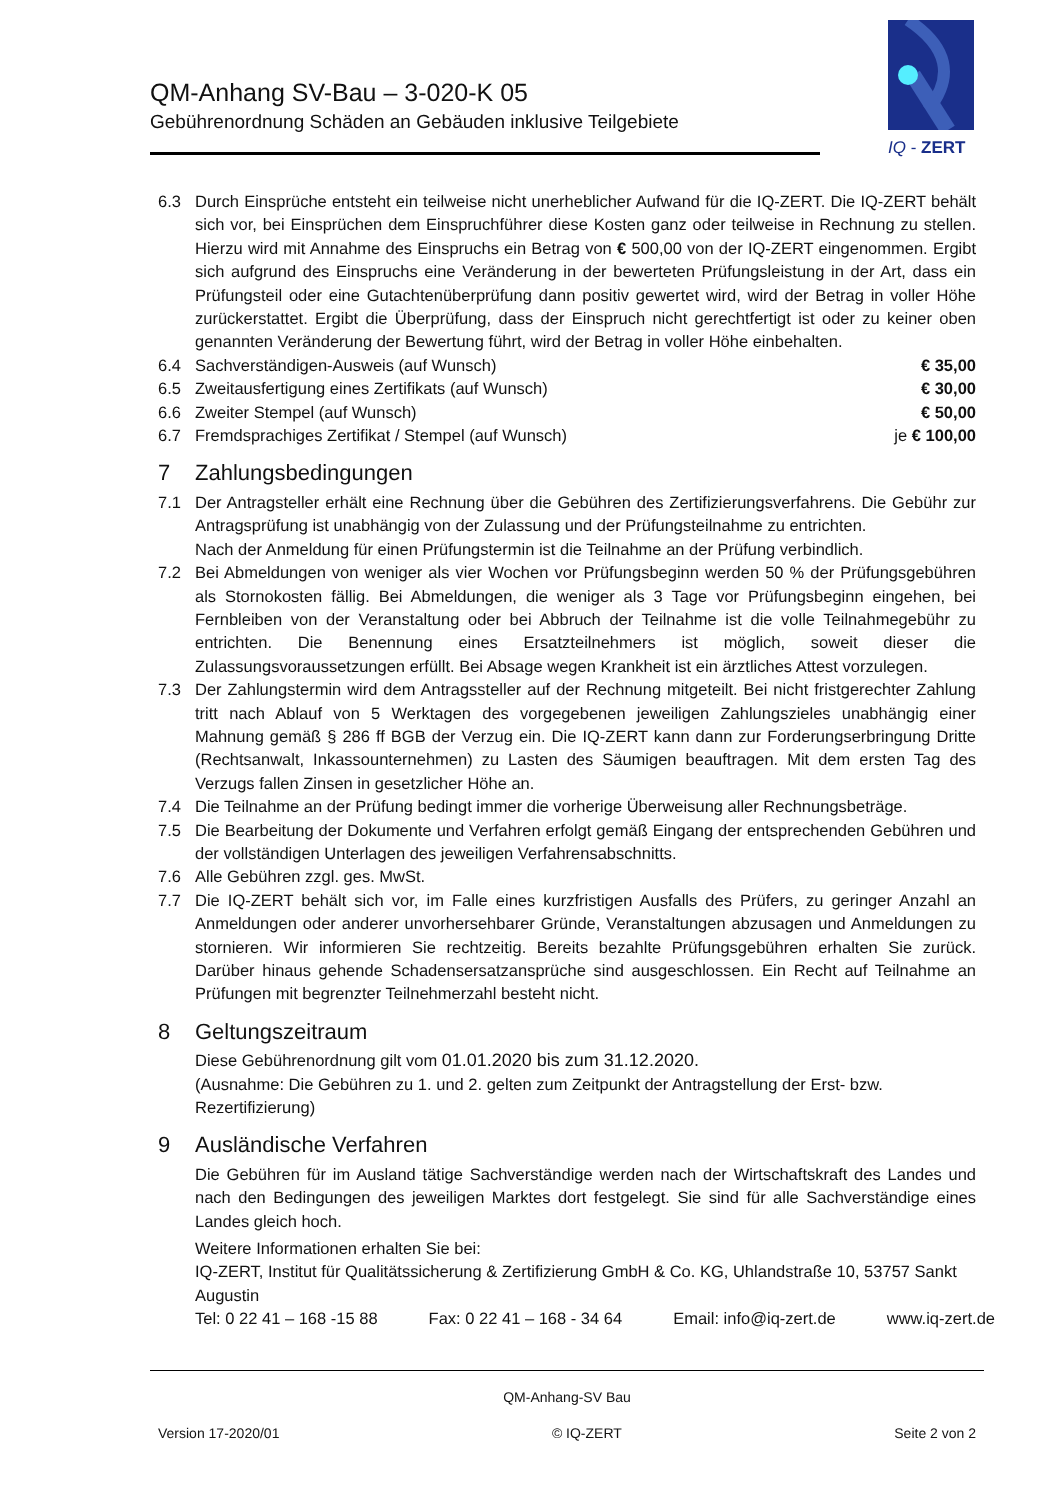QM-Anhang SV-Bau – 3-020-K 05
Gebührenordnung Schäden an Gebäuden inklusive Teilgebiete
IQ - ZERT
6.3 Durch Einsprüche entsteht ein teilweise nicht unerheblicher Aufwand für die IQ-ZERT. Die IQ-ZERT behält sich vor, bei Einsprüchen dem Einspruchführer diese Kosten ganz oder teilweise in Rechnung zu stellen. Hierzu wird mit Annahme des Einspruchs ein Betrag von € 500,00 von der IQ-ZERT eingenommen. Ergibt sich aufgrund des Einspruchs eine Veränderung in der bewerteten Prüfungsleistung in der Art, dass ein Prüfungsteil oder eine Gutachtenüberprüfung dann positiv gewertet wird, wird der Betrag in voller Höhe zurückerstattet. Ergibt die Überprüfung, dass der Einspruch nicht gerechtfertigt ist oder zu keiner oben genannten Veränderung der Bewertung führt, wird der Betrag in voller Höhe einbehalten.
6.4 Sachverständigen-Ausweis (auf Wunsch)
€ 35,00
6.5 Zweitausfertigung eines Zertifikats (auf Wunsch)
€ 30,00
6.6 Zweiter Stempel (auf Wunsch) € 50,00
6.7 Fremdsprachiges Zertifikat / Stempel (auf Wunsch)
je € 100,00
7 Zahlungsbedingungen
7.1 Der Antragsteller erhält eine Rechnung über die Gebühren des Zertifizierungsverfahrens. Die Gebühr zur Antragsprüfung ist unabhängig von der Zulassung und der Prüfungsteilnahme zu entrichten.
Nach der Anmeldung für einen Prüfungstermin ist die Teilnahme an der Prüfung verbindlich.
7.2 Bei Abmeldungen von weniger als vier Wochen vor Prüfungsbeginn werden 50 % der Prüfungsgebühren als Stornokosten fällig. Bei Abmeldungen, die weniger als 3 Tage vor Prüfungsbeginn eingehen, bei Fernbleiben von der Veranstaltung oder bei Abbruch der Teilnahme ist die volle Teilnahmegebühr zu entrichten. Die Benennung eines Ersatzteilnehmers ist möglich, soweit dieser die Zulassungsvoraussetzungen erfüllt. Bei Absage wegen Krankheit ist ein ärztliches Attest vorzulegen.
7.3 Der Zahlungstermin wird dem Antragssteller auf der Rechnung mitgeteilt. Bei nicht fristgerechter Zahlung tritt nach Ablauf von 5 Werktagen des vorgegebenen jeweiligen Zahlungszieles unabhängig einer Mahnung gemäß § 286 ff BGB der Verzug ein. Die IQ-ZERT kann dann zur Forderungserbringung Dritte (Rechtsanwalt, Inkassounternehmen) zu Lasten des Säumigen beauftragen. Mit dem ersten Tag des Verzugs fallen Zinsen in gesetzlicher Höhe an.
7.4 Die Teilnahme an der Prüfung bedingt immer die vorherige Überweisung aller Rechnungsbeträge.
7.5 Die Bearbeitung der Dokumente und Verfahren erfolgt gemäß Eingang der entsprechenden Gebühren und der vollständigen Unterlagen des jeweiligen Verfahrensabschnitts.
7.6 Alle Gebühren zzgl. ges. MwSt.
7.7 Die IQ-ZERT behält sich vor, im Falle eines kurzfristigen Ausfalls des Prüfers, zu geringer Anzahl an Anmeldungen oder anderer unvorhersehbarer Gründe, Veranstaltungen abzusagen und Anmeldungen zu stornieren. Wir informieren Sie rechtzeitig. Bereits bezahlte Prüfungsgebühren erhalten Sie zurück. Darüber hinaus gehende Schadensersatzansprüche sind ausgeschlossen. Ein Recht auf Teilnahme an Prüfungen mit begrenzter Teilnehmerzahl besteht nicht.
8 Geltungszeitraum
Diese Gebührenordnung gilt vom 01.01.2020 bis zum 31.12.2020.
(Ausnahme: Die Gebühren zu 1. und 2. gelten zum Zeitpunkt der Antragstellung der Erst- bzw. Rezertifizierung)
9 Ausländische Verfahren
Die Gebühren für im Ausland tätige Sachverständige werden nach der Wirtschaftskraft des Landes und nach den Bedingungen des jeweiligen Marktes dort festgelegt. Sie sind für alle Sachverständige eines Landes gleich hoch.
Weitere Informationen erhalten Sie bei:
IQ-ZERT, Institut für Qualitätssicherung & Zertifizierung GmbH & Co. KG, Uhlandstraße 10, 53757 Sankt Augustin
Tel: 0 22 41 – 168 -15 88 Fax: 0 22 41 – 168 - 34 64 Email: info@iq-zert.de www.iq-zert.de
QM-Anhang-SV Bau
Version 17-2020/01 © IQ-ZERT Seite 2 von 2